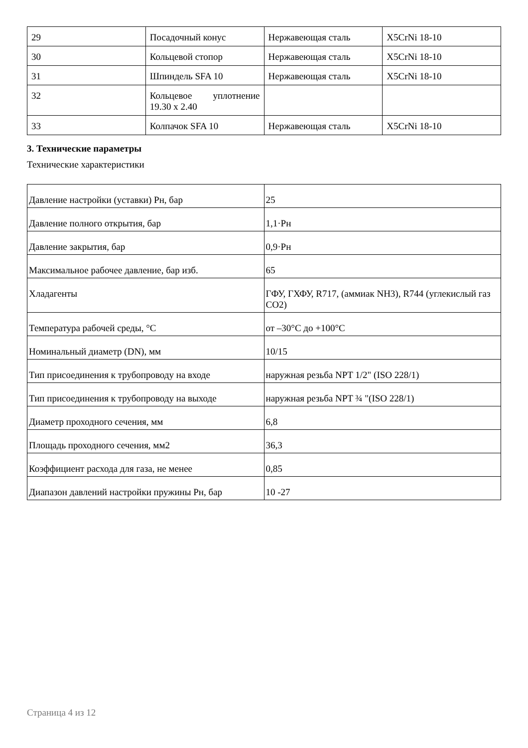| 29 | Посадочный конус | Нержавеющая сталь | X5CrNi 18-10 |
| 30 | Кольцевой стопор | Нержавеющая сталь | X5CrNi 18-10 |
| 31 | Шпиндель SFA 10 | Нержавеющая сталь | X5CrNi 18-10 |
| 32 | Кольцевое уплотнение 19.30 x 2.40 | | |
| 33 | Колпачок SFA 10 | Нержавеющая сталь | X5CrNi 18-10 |
3. Технические параметры
Технические характеристики
| Давление настройки (уставки) Рн, бар | 25 |
| Давление полного открытия, бар | 1,1·Рн |
| Давление закрытия, бар | 0,9·Рн |
| Максимальное рабочее давление, бар изб. | 65 |
| Хладагенты | ГФУ, ГХФУ, R717, (аммиак NH3), R744 (углекислый газ CO2) |
| Температура рабочей среды, °С | от –30°С до +100°С |
| Номинальный диаметр (DN), мм | 10/15 |
| Тип присоединения к трубопроводу на входе | наружная резьба NPT 1/2" (ISO 228/1) |
| Тип присоединения к трубопроводу на выходе | наружная резьба NPT ¾ "(ISO 228/1) |
| Диаметр проходного сечения, мм | 6,8 |
| Площадь проходного сечения, мм2 | 36,3 |
| Коэффициент расхода для газа, не менее | 0,85 |
| Диапазон давлений настройки пружины Рн, бар | 10 -27 |
Страница 4 из 12